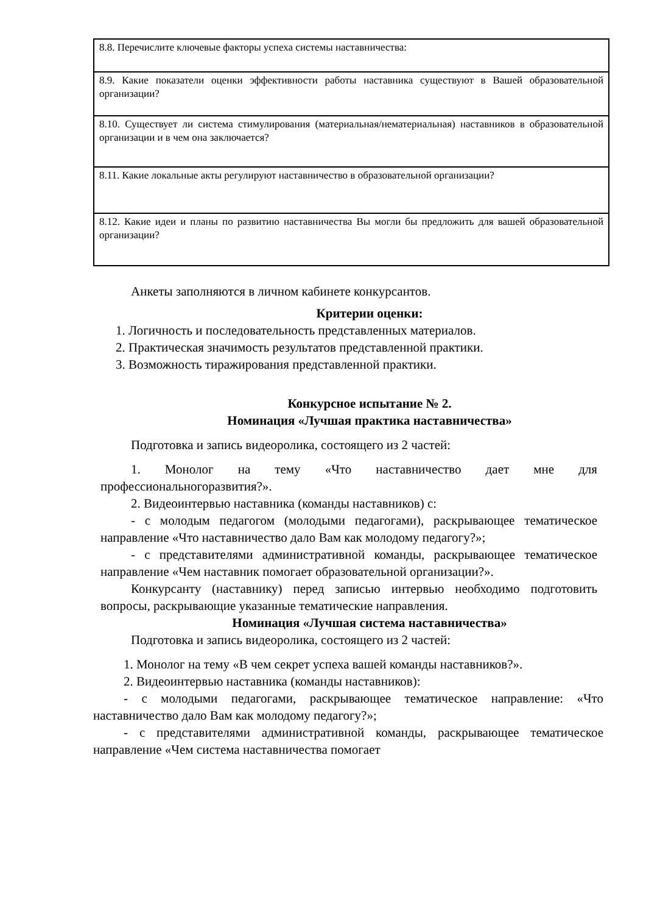| 8.8. Перечислите ключевые факторы успеха системы наставничества: |
| 8.9. Какие показатели оценки эффективности работы наставника существуют в Вашей образовательной организации? |
| 8.10. Существует ли система стимулирования (материальная/нематериальная) наставников в образовательной организации и в чем она заключается? |
| 8.11. Какие локальные акты регулируют наставничество в образовательной организации? |
| 8.12. Какие идеи и планы по развитию наставничества Вы могли бы предложить для вашей образовательной организации? |
Анкеты заполняются в личном кабинете конкурсантов.
Критерии оценки:
1. Логичность и последовательность представленных материалов.
2. Практическая значимость результатов представленной практики.
3. Возможность тиражирования представленной практики.
Конкурсное испытание № 2.
Номинация «Лучшая практика наставничества»
Подготовка и запись видеоролика, состоящего из 2 частей:
1. Монолог на тему «Что наставничество дает мне для профессиональногоразвития?».
2. Видеоинтервью наставника (команды наставников) с:
- с молодым педагогом (молодыми педагогами), раскрывающее тематическое направление «Что наставничество дало Вам как молодому педагогу?»;
- с представителями административной команды, раскрывающее тематическое направление «Чем наставник помогает образовательной организации?».
Конкурсанту (наставнику) перед записью интервью необходимо подготовить вопросы, раскрывающие указанные тематические направления.
Номинация «Лучшая система наставничества»
Подготовка и запись видеоролика, состоящего из 2 частей:
1. Монолог на тему «В чем секрет успеха вашей команды наставников?».
2. Видеоинтервью наставника (команды наставников):
- с молодыми педагогами, раскрывающее тематическое направление: «Что наставничество дало Вам как молодому педагогу?»;
- с представителями административной команды, раскрывающее тематическое направление «Чем система наставничества помогает